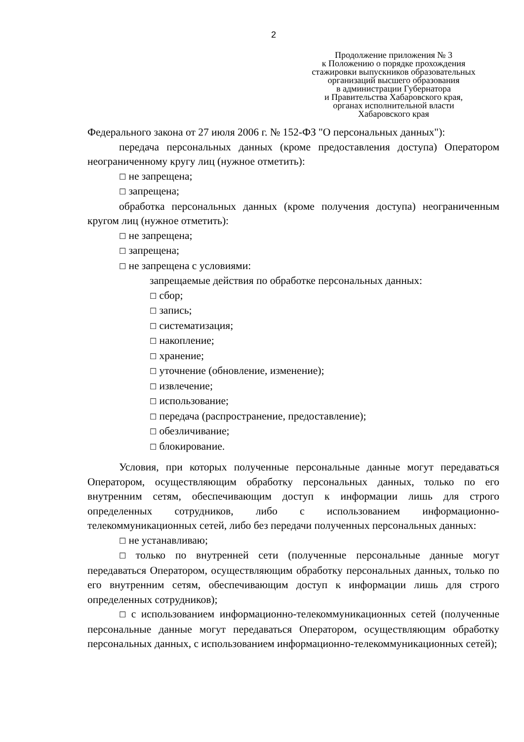2
Продолжение приложения № 3
к Положению о порядке прохождения
стажировки выпускников образовательных
организаций высшего образования
в администрации Губернатора
и Правительства Хабаровского края,
органах исполнительной власти
Хабаровского края
Федерального закона от 27 июля 2006 г. № 152-ФЗ "О персональных данных"):
передача персональных данных (кроме предоставления доступа) Оператором неограниченному кругу лиц (нужное отметить):
☐ не запрещена;
☐ запрещена;
обработка персональных данных (кроме получения доступа) неограниченным кругом лиц (нужное отметить):
☐ не запрещена;
☐ запрещена;
☐ не запрещена с условиями:
запрещаемые действия по обработке персональных данных:
☐ сбор;
☐ запись;
☐ систематизация;
☐ накопление;
☐ хранение;
☐ уточнение (обновление, изменение);
☐ извлечение;
☐ использование;
☐ передача (распространение, предоставление);
☐ обезличивание;
☐ блокирование.
Условия, при которых полученные персональные данные могут передаваться Оператором, осуществляющим обработку персональных данных, только по его внутренним сетям, обеспечивающим доступ к информации лишь для строго определенных сотрудников, либо с использованием информационно-телекоммуникационных сетей, либо без передачи полученных персональных данных:
☐ не устанавливаю;
☐ только по внутренней сети (полученные персональные данные могут передаваться Оператором, осуществляющим обработку персональных данных, только по его внутренним сетям, обеспечивающим доступ к информации лишь для строго определенных сотрудников);
☐ с использованием информационно-телекоммуникационных сетей (полученные персональные данные могут передаваться Оператором, осуществляющим обработку персональных данных, с использованием информационно-телекоммуникационных сетей);